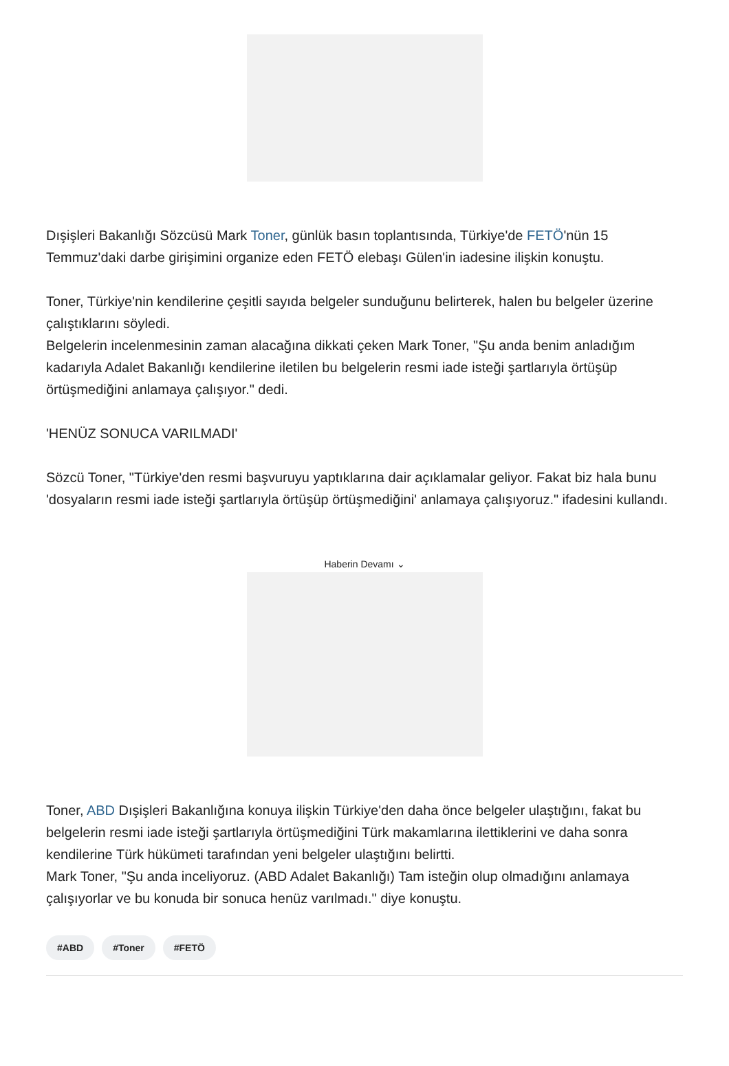Dışişleri Bakanlığı Sözcüsü Mark Toner, günlük basın toplantısında, Türkiye'de FETÖ'nün 15 Temmuz'daki darbe girişimini organize eden FETÖ elebaşı Gülen'in iadesine ilişkin konuştu.
Toner, Türkiye'nin kendilerine çeşitli sayıda belgeler sunduğunu belirterek, halen bu belgeler üzerine çalıştıklarını söyledi.
Belgelerin incelenmesinin zaman alacağına dikkati çeken Mark Toner, "Şu anda benim anladığım kadarıyla Adalet Bakanlığı kendilerine iletilen bu belgelerin resmi iade isteği şartlarıyla örtüşüp örtüşmediğini anlamaya çalışıyor." dedi.
'HENÜZ SONUCA VARILMADI'
Sözcü Toner, "Türkiye'den resmi başvuruyu yaptıklarına dair açıklamalar geliyor. Fakat biz hala bunu 'dosyaların resmi iade isteği şartlarıyla örtüşüp örtüşmediğini' anlamaya çalışıyoruz." ifadesini kullandı.
Haberin Devamı ⌄
Toner, ABD Dışişleri Bakanlığına konuya ilişkin Türkiye'den daha önce belgeler ulaştığını, fakat bu belgelerin resmi iade isteği şartlarıyla örtüşmediğini Türk makamlarına ilettiklerini ve daha sonra kendilerine Türk hükümeti tarafından yeni belgeler ulaştığını belirtti.
Mark Toner, "Şu anda inceliyoruz. (ABD Adalet Bakanlığı) Tam isteğin olup olmadığını anlamaya çalışıyorlar ve bu konuda bir sonuca henüz varılmadı." diye konuştu.
#ABD #Toner #FETÖ